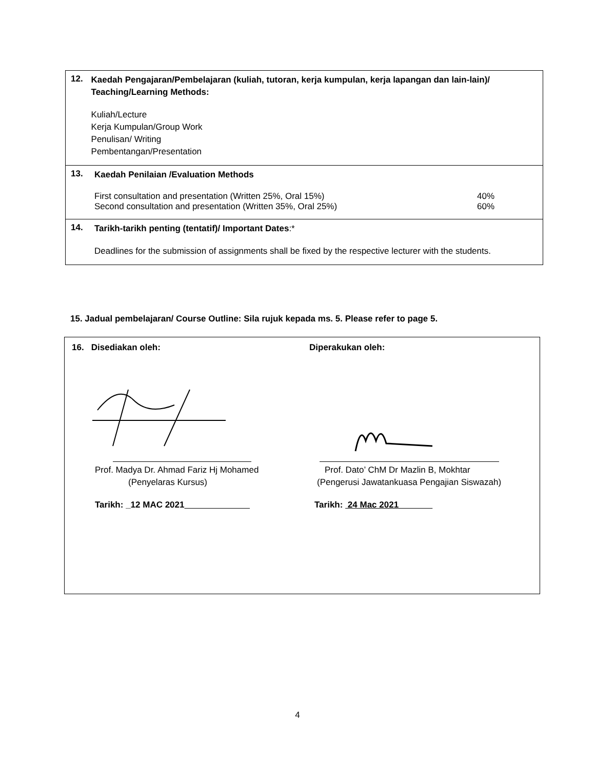12.
Kaedah Pengajaran/Pembelajaran (kuliah, tutoran, kerja kumpulan, kerja lapangan dan lain-lain)/ Teaching/Learning Methods:
Kuliah/Lecture
Kerja Kumpulan/Group Work
Penulisan/ Writing
Pembentangan/Presentation
13.
Kaedah Penilaian /Evaluation Methods
First consultation and presentation (Written 25%, Oral 15%) 40%
Second consultation and presentation (Written 35%, Oral 25%) 60%
14.
Tarikh-tarikh penting (tentatif)/ Important Dates:*
Deadlines for the submission of assignments shall be fixed by the respective lecturer with the students.
15. Jadual pembelajaran/ Course Outline: Sila rujuk kepada ms. 5. Please refer to page 5.
16. Disediakan oleh:
Prof. Madya Dr. Ahmad Fariz Hj Mohamed
(Penyelaras Kursus)
Tarikh: _12 MAC 2021
Diperakukan oleh:
Prof. Dato’ ChM Dr Mazlin B, Mokhtar
(Pengerusi Jawatankuasa Pengajian Siswazah)
Tarikh: 24 Mac 2021
4